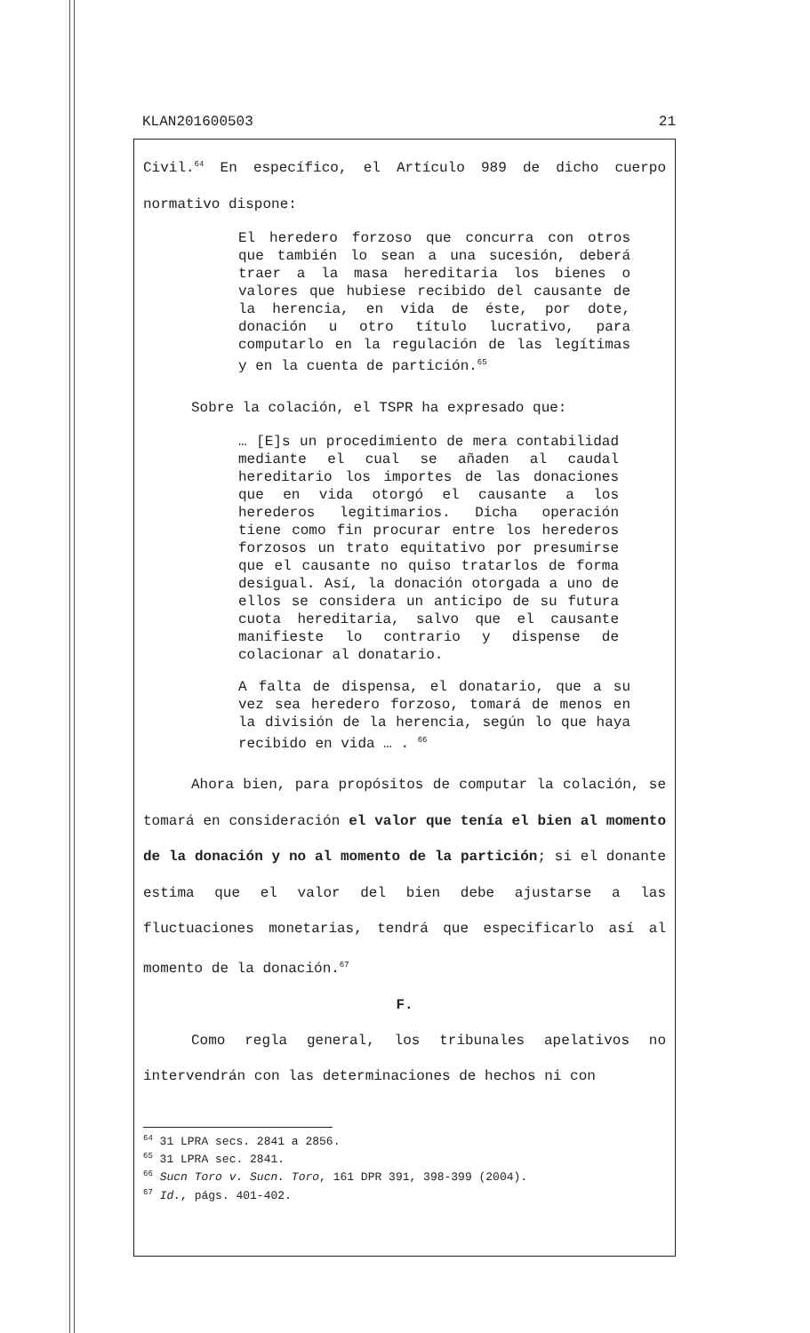KLAN201600503 21
Civil.<sup>64</sup> En específico, el Artículo 989 de dicho cuerpo normativo dispone:
El heredero forzoso que concurra con otros que también lo sean a una sucesión, deberá traer a la masa hereditaria los bienes o valores que hubiese recibido del causante de la herencia, en vida de éste, por dote, donación u otro título lucrativo, para computarlo en la regulación de las legítimas y en la cuenta de partición.<sup>65</sup>
Sobre la colación, el TSPR ha expresado que:
… [E]s un procedimiento de mera contabilidad mediante el cual se añaden al caudal hereditario los importes de las donaciones que en vida otorgó el causante a los herederos legitimarios. Dicha operación tiene como fin procurar entre los herederos forzosos un trato equitativo por presumirse que el causante no quiso tratarlos de forma desigual. Así, la donación otorgada a uno de ellos se considera un anticipo de su futura cuota hereditaria, salvo que el causante manifieste lo contrario y dispense de colacionar al donatario.
A falta de dispensa, el donatario, que a su vez sea heredero forzoso, tomará de menos en la división de la herencia, según lo que haya recibido en vida … . <sup>66</sup>
Ahora bien, para propósitos de computar la colación, se tomará en consideración el valor que tenía el bien al momento de la donación y no al momento de la partición; si el donante estima que el valor del bien debe ajustarse a las fluctuaciones monetarias, tendrá que especificarlo así al momento de la donación.<sup>67</sup>
F.
Como regla general, los tribunales apelativos no intervendrán con las determinaciones de hechos ni con
<sup>64</sup> 31 LPRA secs. 2841 a 2856.
<sup>65</sup> 31 LPRA sec. 2841.
<sup>66</sup> Sucn Toro v. Sucn. Toro, 161 DPR 391, 398-399 (2004).
<sup>67</sup> Id., págs. 401-402.